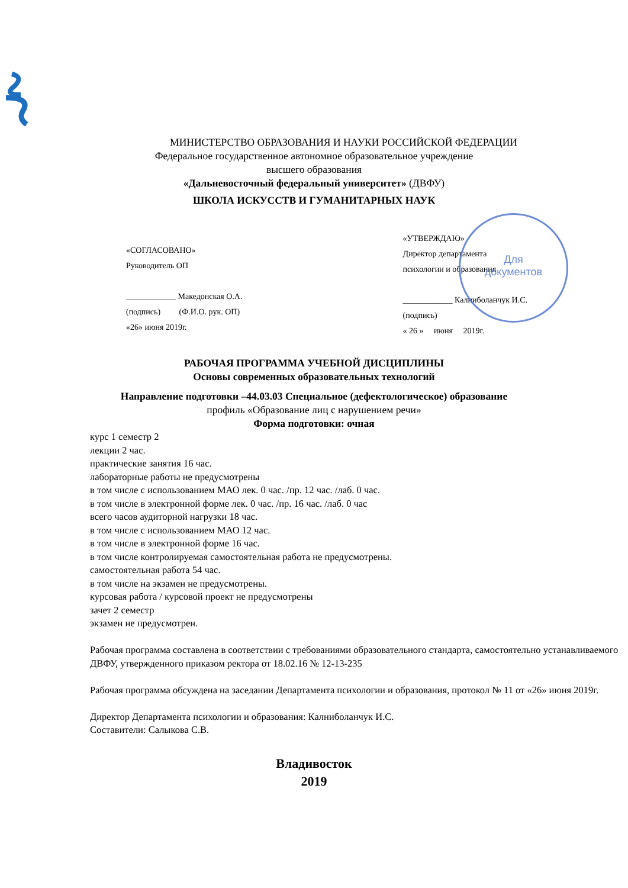МИНИСТЕРСТВО ОБРАЗОВАНИЯ И НАУКИ РОССИЙСКОЙ ФЕДЕРАЦИИ
Федеральное государственное автономное образовательное учреждение
высшего образования
«Дальневосточный федеральный университет» (ДВФУ)
ШКОЛА ИСКУССТВ И ГУМАНИТАРНЫХ НАУК
Для
документов
«СОГЛАСОВАНО»
Руководитель ОП
____________ Македонская О.А.
(подпись) (Ф.И.О. рук. ОП)
«26» июня 2019г.
«УТВЕРЖДАЮ»
Директор департамента
психологии и образования
____________ Калниболанчук И.С.
(подпись)
« 26 » июня 2019г.
РАБОЧАЯ ПРОГРАММА УЧЕБНОЙ ДИСЦИПЛИНЫ
Основы современных образовательных технологий
Направление подготовки –44.03.03 Специальное (дефектологическое) образование
профиль «Образование лиц с нарушением речи»
Форма подготовки: очная
курс 1 семестр 2
лекции 2 час.
практические занятия 16 час.
лабораторные работы не предусмотрены
в том числе с использованием МАО лек. 0 час. /пр. 12 час. /лаб. 0 час.
в том числе в электронной форме лек. 0 час. /пр. 16 час. /лаб. 0 час
всего часов аудиторной нагрузки 18 час.
в том числе с использованием МАО 12 час.
в том числе в электронной форме 16 час.
в том числе контролируемая самостоятельная работа не предусмотрены.
самостоятельная работа 54 час.
в том числе на экзамен не предусмотрены.
курсовая работа / курсовой проект не предусмотрены
зачет 2 семестр
экзамен не предусмотрен.
Рабочая программа составлена в соответствии с требованиями образовательного стандарта, самостоятельно устанавливаемого ДВФУ, утвержденного приказом ректора от 18.02.16 № 12-13-235
Рабочая программа обсуждена на заседании Департамента психологии и образования, протокол № 11 от «26» июня 2019г.
Директор Департамента психологии и образования: Калниболанчук И.С.
Составители: Салыкова С.В.
Владивосток
2019